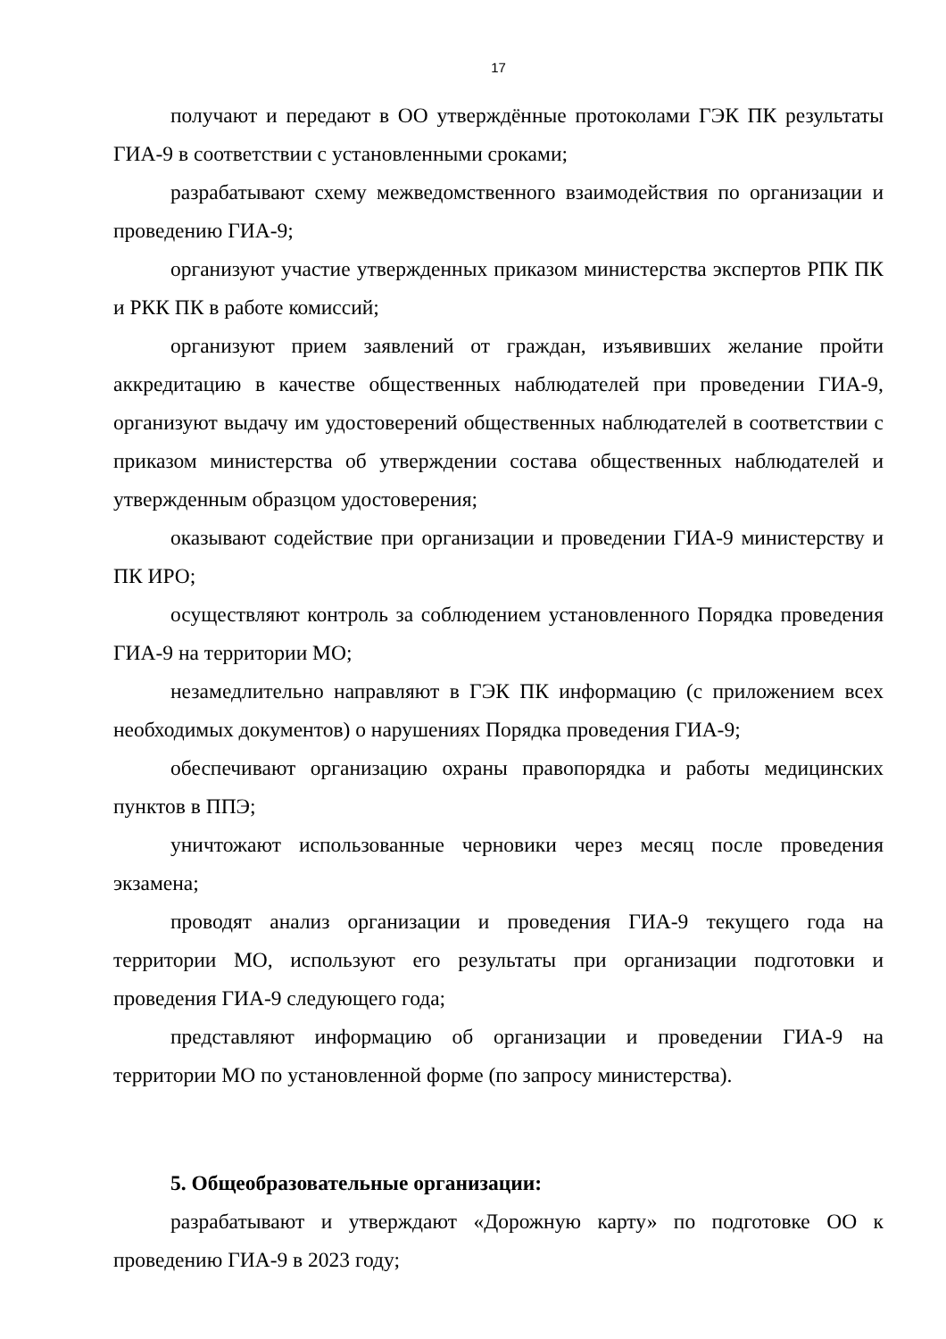17
получают и передают в ОО утверждённые протоколами ГЭК ПК результаты ГИА-9 в соответствии с установленными сроками;
разрабатывают схему межведомственного взаимодействия по организации и проведению ГИА-9;
организуют участие утвержденных приказом министерства экспертов РПК ПК и РКК ПК в работе комиссий;
организуют прием заявлений от граждан, изъявивших желание пройти аккредитацию в качестве общественных наблюдателей при проведении ГИА-9, организуют выдачу им удостоверений общественных наблюдателей в соответствии с приказом министерства об утверждении состава общественных наблюдателей и утвержденным образцом удостоверения;
оказывают содействие при организации и проведении ГИА-9 министерству и ПК ИРО;
осуществляют контроль за соблюдением установленного Порядка проведения ГИА-9 на территории МО;
незамедлительно направляют в ГЭК ПК информацию (с приложением всех необходимых документов) о нарушениях Порядка проведения ГИА-9;
обеспечивают организацию охраны правопорядка и работы медицинских пунктов в ППЭ;
уничтожают использованные черновики через месяц после проведения экзамена;
проводят анализ организации и проведения ГИА-9 текущего года на территории МО, используют его результаты при организации подготовки и проведения ГИА-9 следующего года;
представляют информацию об организации и проведении ГИА-9 на территории МО по установленной форме (по запросу министерства).
5. Общеобразовательные организации:
разрабатывают и утверждают «Дорожную карту» по подготовке ОО к проведению ГИА-9 в 2023 году;